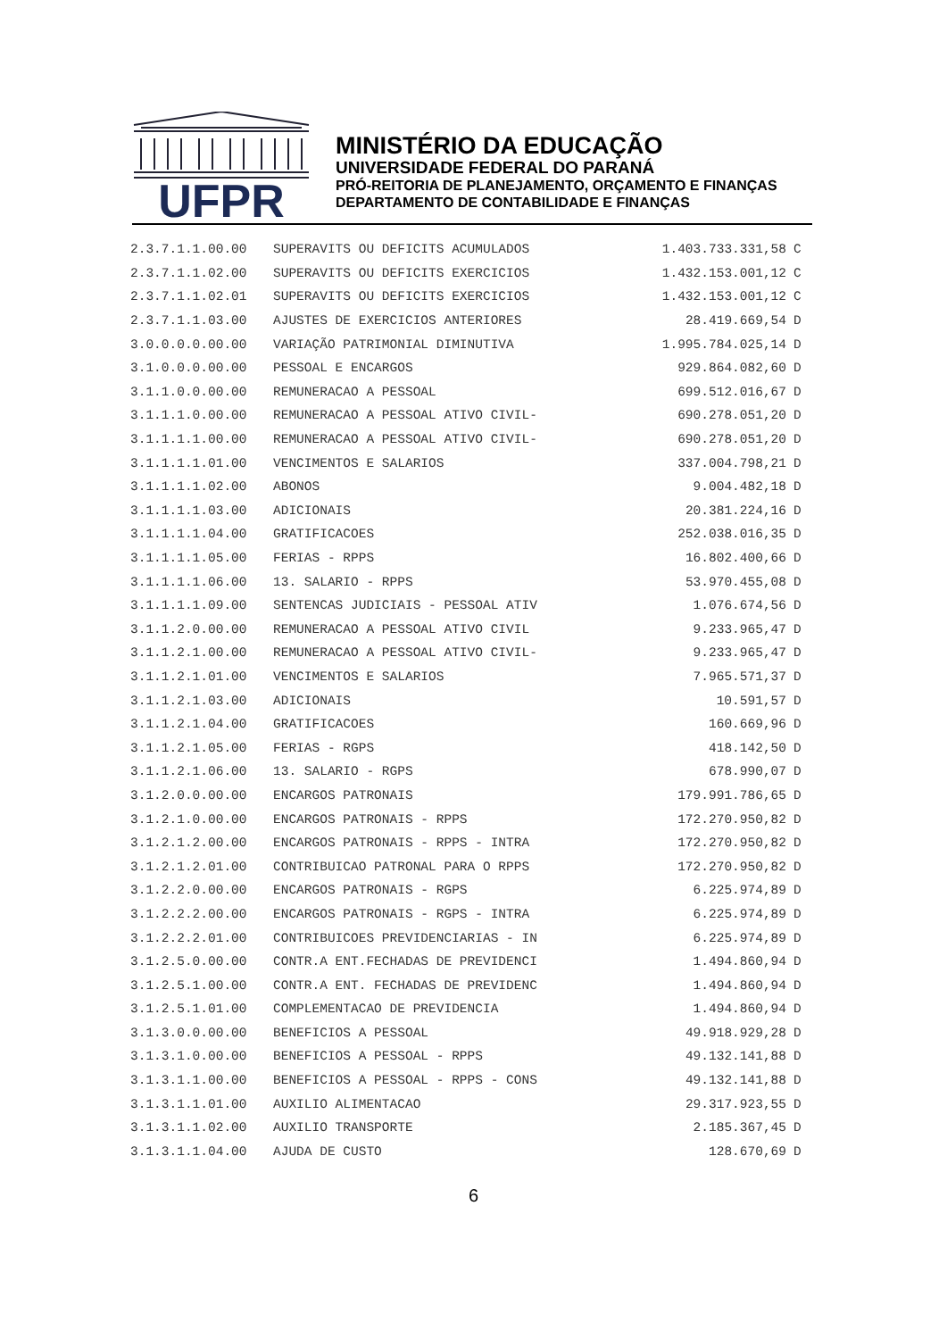UFPR
MINISTÉRIO DA EDUCAÇÃO
UNIVERSIDADE FEDERAL DO PARANÁ
PRÓ-REITORIA DE PLANEJAMENTO, ORÇAMENTO E FINANÇAS
DEPARTAMENTO DE CONTABILIDADE E FINANÇAS
| 2.3.7.1.1.00.00 | SUPERAVITS OU DEFICITS ACUMULADOS | 1.403.733.331,58 | C |
| 2.3.7.1.1.02.00 | SUPERAVITS OU DEFICITS EXERCICIOS | 1.432.153.001,12 | C |
| 2.3.7.1.1.02.01 | SUPERAVITS OU DEFICITS EXERCICIOS | 1.432.153.001,12 | C |
| 2.3.7.1.1.03.00 | AJUSTES DE EXERCICIOS ANTERIORES | 28.419.669,54 | D |
| 3.0.0.0.0.00.00 | VARIAÇÃO PATRIMONIAL DIMINUTIVA | 1.995.784.025,14 | D |
| 3.1.0.0.0.00.00 | PESSOAL E ENCARGOS | 929.864.082,60 | D |
| 3.1.1.0.0.00.00 | REMUNERACAO A PESSOAL | 699.512.016,67 | D |
| 3.1.1.1.0.00.00 | REMUNERACAO A PESSOAL ATIVO CIVIL- | 690.278.051,20 | D |
| 3.1.1.1.1.00.00 | REMUNERACAO A PESSOAL ATIVO CIVIL- | 690.278.051,20 | D |
| 3.1.1.1.1.01.00 | VENCIMENTOS E SALARIOS | 337.004.798,21 | D |
| 3.1.1.1.1.02.00 | ABONOS | 9.004.482,18 | D |
| 3.1.1.1.1.03.00 | ADICIONAIS | 20.381.224,16 | D |
| 3.1.1.1.1.04.00 | GRATIFICACOES | 252.038.016,35 | D |
| 3.1.1.1.1.05.00 | FERIAS - RPPS | 16.802.400,66 | D |
| 3.1.1.1.1.06.00 | 13. SALARIO - RPPS | 53.970.455,08 | D |
| 3.1.1.1.1.09.00 | SENTENCAS JUDICIAIS - PESSOAL ATIV | 1.076.674,56 | D |
| 3.1.1.2.0.00.00 | REMUNERACAO A PESSOAL ATIVO CIVIL | 9.233.965,47 | D |
| 3.1.1.2.1.00.00 | REMUNERACAO A PESSOAL ATIVO CIVIL- | 9.233.965,47 | D |
| 3.1.1.2.1.01.00 | VENCIMENTOS E SALARIOS | 7.965.571,37 | D |
| 3.1.1.2.1.03.00 | ADICIONAIS | 10.591,57 | D |
| 3.1.1.2.1.04.00 | GRATIFICACOES | 160.669,96 | D |
| 3.1.1.2.1.05.00 | FERIAS - RGPS | 418.142,50 | D |
| 3.1.1.2.1.06.00 | 13. SALARIO - RGPS | 678.990,07 | D |
| 3.1.2.0.0.00.00 | ENCARGOS PATRONAIS | 179.991.786,65 | D |
| 3.1.2.1.0.00.00 | ENCARGOS PATRONAIS - RPPS | 172.270.950,82 | D |
| 3.1.2.1.2.00.00 | ENCARGOS PATRONAIS - RPPS - INTRA | 172.270.950,82 | D |
| 3.1.2.1.2.01.00 | CONTRIBUICAO PATRONAL PARA O RPPS | 172.270.950,82 | D |
| 3.1.2.2.0.00.00 | ENCARGOS PATRONAIS - RGPS | 6.225.974,89 | D |
| 3.1.2.2.2.00.00 | ENCARGOS PATRONAIS - RGPS - INTRA | 6.225.974,89 | D |
| 3.1.2.2.2.01.00 | CONTRIBUICOES PREVIDENCIARIAS - IN | 6.225.974,89 | D |
| 3.1.2.5.0.00.00 | CONTR.A ENT.FECHADAS DE PREVIDENCI | 1.494.860,94 | D |
| 3.1.2.5.1.00.00 | CONTR.A ENT. FECHADAS DE PREVIDENC | 1.494.860,94 | D |
| 3.1.2.5.1.01.00 | COMPLEMENTACAO DE PREVIDENCIA | 1.494.860,94 | D |
| 3.1.3.0.0.00.00 | BENEFICIOS A PESSOAL | 49.918.929,28 | D |
| 3.1.3.1.0.00.00 | BENEFICIOS A PESSOAL - RPPS | 49.132.141,88 | D |
| 3.1.3.1.1.00.00 | BENEFICIOS A PESSOAL - RPPS - CONS | 49.132.141,88 | D |
| 3.1.3.1.1.01.00 | AUXILIO ALIMENTACAO | 29.317.923,55 | D |
| 3.1.3.1.1.02.00 | AUXILIO TRANSPORTE | 2.185.367,45 | D |
| 3.1.3.1.1.04.00 | AJUDA DE CUSTO | 128.670,69 | D |
6